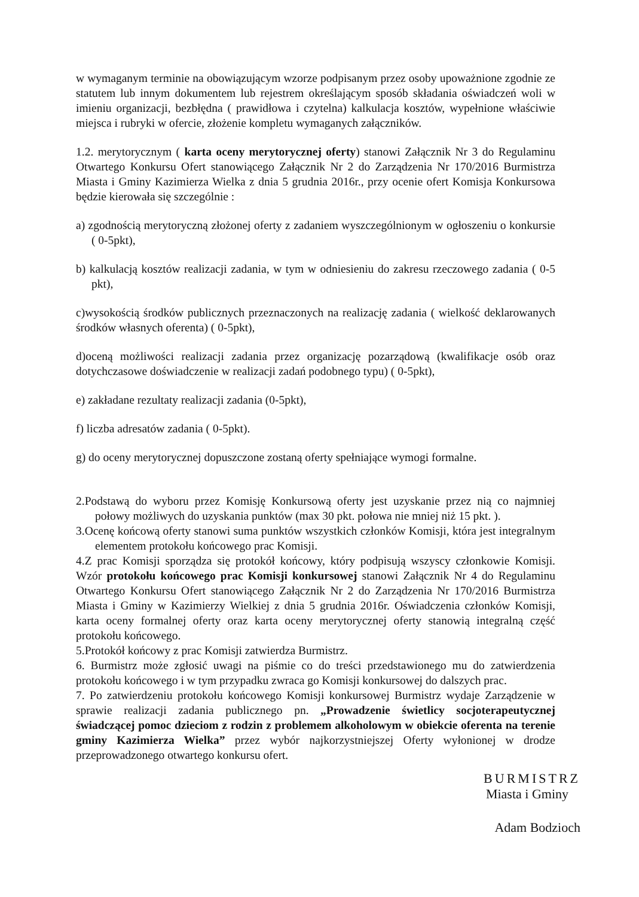w wymaganym terminie na obowiązującym wzorze podpisanym przez osoby upoważnione zgodnie ze statutem lub innym dokumentem lub rejestrem określającym sposób składania oświadczeń woli w imieniu organizacji, bezbłędna ( prawidłowa i czytelna) kalkulacja kosztów, wypełnione właściwie miejsca i rubryki w ofercie, złożenie kompletu wymaganych załączników.
1.2. merytorycznym ( karta oceny merytorycznej oferty) stanowi Załącznik Nr 3 do Regulaminu Otwartego Konkursu Ofert stanowiącego Załącznik Nr 2 do Zarządzenia Nr 170/2016 Burmistrza Miasta i Gminy Kazimierza Wielka z dnia 5 grudnia 2016r., przy ocenie ofert Komisja Konkursowa będzie kierowała się szczególnie :
a) zgodnością merytoryczną złożonej oferty z zadaniem wyszczególnionym w ogłoszeniu o konkursie ( 0-5pkt),
b) kalkulacją kosztów realizacji zadania, w tym w odniesieniu do zakresu rzeczowego zadania ( 0-5 pkt),
c)wysokością środków publicznych przeznaczonych na realizację zadania ( wielkość deklarowanych środków własnych oferenta) ( 0-5pkt),
d)oceną możliwości realizacji zadania przez organizację pozarządową (kwalifikacje osób oraz dotychczasowe doświadczenie w realizacji zadań podobnego typu) ( 0-5pkt),
e) zakładane rezultaty realizacji zadania (0-5pkt),
f) liczba adresatów zadania ( 0-5pkt).
g) do oceny merytorycznej dopuszczone zostaną oferty spełniające wymogi formalne.
2.Podstawą do wyboru przez Komisję Konkursową oferty jest uzyskanie przez nią co najmniej połowy możliwych do uzyskania punktów (max 30 pkt. połowa nie mniej niż 15 pkt. ).
3.Ocenę końcową oferty stanowi suma punktów wszystkich członków Komisji, która jest integralnym elementem protokołu końcowego prac Komisji.
4.Z prac Komisji sporządza się protokół końcowy, który podpisują wszyscy członkowie Komisji. Wzór protokołu końcowego prac Komisji konkursowej stanowi Załącznik Nr 4 do Regulaminu Otwartego Konkursu Ofert stanowiącego Załącznik Nr 2 do Zarządzenia Nr 170/2016 Burmistrza Miasta i Gminy w Kazimierzy Wielkiej z dnia 5 grudnia 2016r. Oświadczenia członków Komisji, karta oceny formalnej oferty oraz karta oceny merytorycznej oferty stanowią integralną część protokołu końcowego.
5.Protokół końcowy z prac Komisji zatwierdza Burmistrz.
6. Burmistrz może zgłosić uwagi na piśmie co do treści przedstawionego mu do zatwierdzenia protokołu końcowego i w tym przypadku zwraca go Komisji konkursowej do dalszych prac.
7. Po zatwierdzeniu protokołu końcowego Komisji konkursowej Burmistrz wydaje Zarządzenie w sprawie realizacji zadania publicznego pn. „Prowadzenie świetlicy socjoterapeutycznej świadczącej pomoc dzieciom z rodzin z problemem alkoholowym w obiekcie oferenta na terenie gminy Kazimierza Wielka” przez wybór najkorzystniejszej Oferty wyłonionej w drodze przeprowadzonego otwartego konkursu ofert.
BURMISTRZ
Miasta i Gminy
Adam Bodzioch